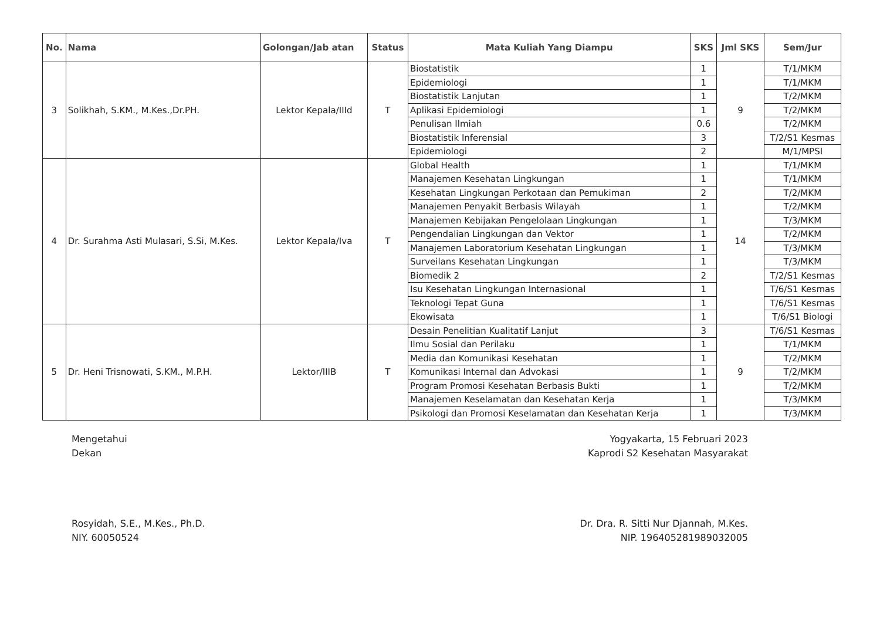| No. | Nama | Golongan/Jab atan | Status | Mata Kuliah Yang Diampu | SKS | Jml SKS | Sem/Jur |
| --- | --- | --- | --- | --- | --- | --- | --- |
| 3 | Solikhah, S.KM., M.Kes.,Dr.PH. | Lektor Kepala/IIId | T | Biostatistik | 1 | 9 | T/1/MKM |
| | | | | Epidemiologi | 1 | | T/1/MKM |
| | | | | Biostatistik Lanjutan | 1 | | T/2/MKM |
| | | | | Aplikasi Epidemiologi | 1 | | T/2/MKM |
| | | | | Penulisan Ilmiah | 0.6 | | T/2/MKM |
| | | | | Biostatistik Inferensial | 3 | | T/2/S1 Kesmas |
| | | | | Epidemiologi | 2 | | M/1/MPSI |
| 4 | Dr. Surahma Asti Mulasari, S.Si, M.Kes. | Lektor Kepala/Iva | T | Global Health | 1 | 14 | T/1/MKM |
| | | | | Manajemen Kesehatan Lingkungan | 1 | | T/1/MKM |
| | | | | Kesehatan Lingkungan Perkotaan dan Pemukiman | 2 | | T/2/MKM |
| | | | | Manajemen Penyakit Berbasis Wilayah | 1 | | T/2/MKM |
| | | | | Manajemen Kebijakan Pengelolaan Lingkungan | 1 | | T/3/MKM |
| | | | | Pengendalian Lingkungan dan Vektor | 1 | | T/2/MKM |
| | | | | Manajemen Laboratorium Kesehatan Lingkungan | 1 | | T/3/MKM |
| | | | | Surveilans Kesehatan Lingkungan | 1 | | T/3/MKM |
| | | | | Biomedik 2 | 2 | | T/2/S1 Kesmas |
| | | | | Isu Kesehatan Lingkungan Internasional | 1 | | T/6/S1 Kesmas |
| | | | | Teknologi Tepat Guna | 1 | | T/6/S1 Kesmas |
| | | | | Ekowisata | 1 | | T/6/S1 Biologi |
| 5 | Dr. Heni Trisnowati, S.KM., M.P.H. | Lektor/IIIB | T | Desain Penelitian Kualitatif Lanjut | 3 | 9 | T/6/S1 Kesmas |
| | | | | Ilmu Sosial dan Perilaku | 1 | | T/1/MKM |
| | | | | Media dan Komunikasi Kesehatan | 1 | | T/2/MKM |
| | | | | Komunikasi Internal dan Advokasi | 1 | | T/2/MKM |
| | | | | Program Promosi Kesehatan Berbasis Bukti | 1 | | T/2/MKM |
| | | | | Manajemen Keselamatan dan Kesehatan Kerja | 1 | | T/3/MKM |
| | | | | Psikologi dan Promosi Keselamatan dan Kesehatan Kerja | 1 | | T/3/MKM |
Mengetahui
Dekan
Rosyidah, S.E., M.Kes., Ph.D.
NIY. 60050524
Yogyakarta, 15 Februari 2023
Kaprodi S2 Kesehatan Masyarakat
Dr. Dra. R. Sitti Nur Djannah, M.Kes.
NIP. 196405281989032005